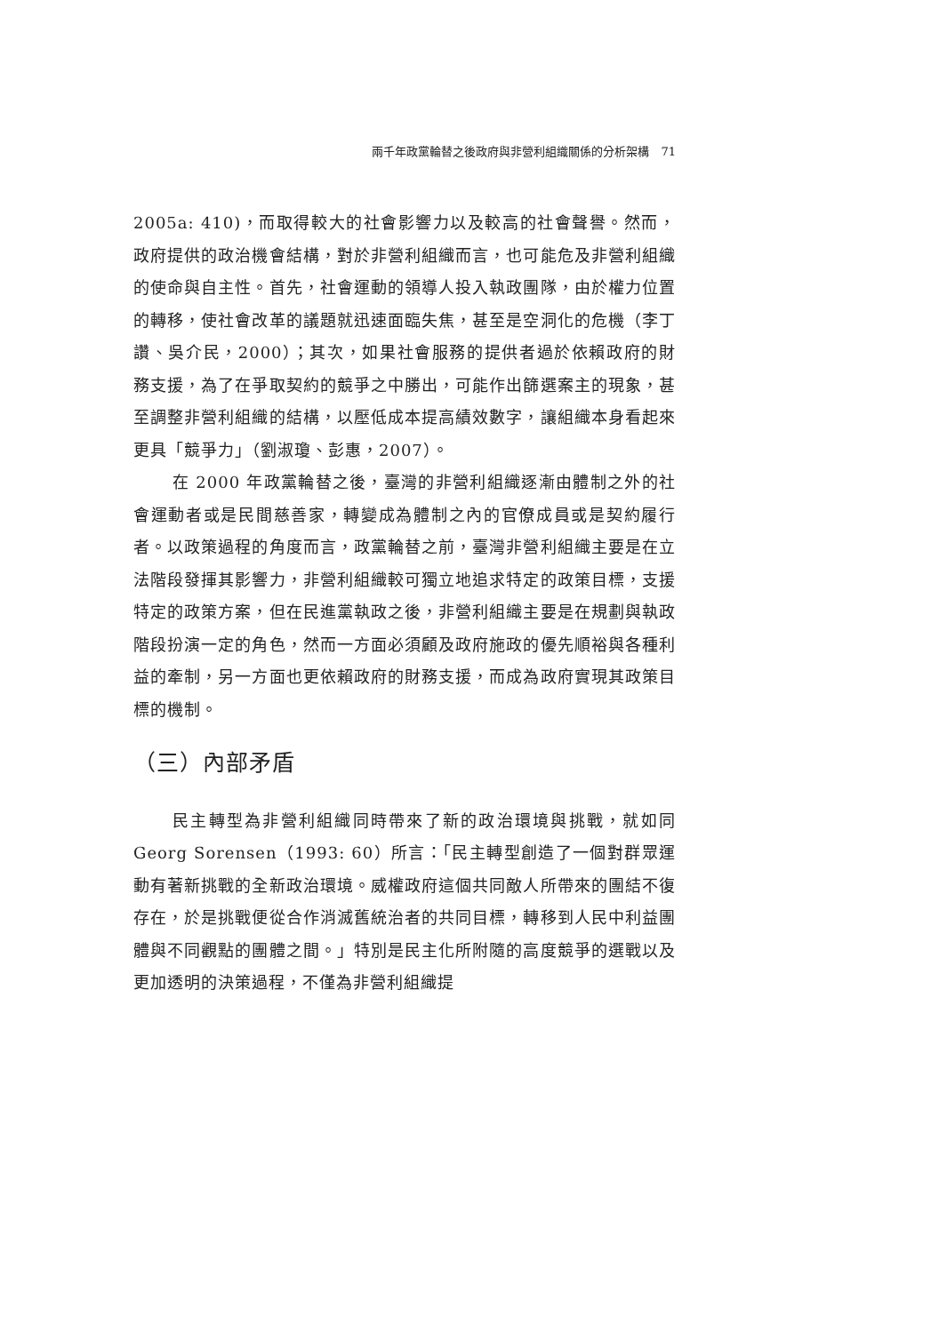兩千年政黨輪替之後政府與非營利組織關係的分析架構　71
2005a: 410)，而取得較大的社會影響力以及較高的社會聲譽。然而，政府提供的政治機會結構，對於非營利組織而言，也可能危及非營利組織的使命與自主性。首先，社會運動的領導人投入執政團隊，由於權力位置的轉移，使社會改革的議題就迅速面臨失焦，甚至是空洞化的危機（李丁讚、吳介民，2000）；其次，如果社會服務的提供者過於依賴政府的財務支援，為了在爭取契約的競爭之中勝出，可能作出篩選案主的現象，甚至調整非營利組織的結構，以壓低成本提高績效數字，讓組織本身看起來更具「競爭力」（劉淑瓊、彭惠，2007）。
在 2000 年政黨輪替之後，臺灣的非營利組織逐漸由體制之外的社會運動者或是民間慈善家，轉變成為體制之內的官僚成員或是契約履行者。以政策過程的角度而言，政黨輪替之前，臺灣非營利組織主要是在立法階段發揮其影響力，非營利組織較可獨立地追求特定的政策目標，支援特定的政策方案，但在民進黨執政之後，非營利組織主要是在規劃與執政階段扮演一定的角色，然而一方面必須顧及政府施政的優先順裕與各種利益的牽制，另一方面也更依賴政府的財務支援，而成為政府實現其政策目標的機制。
（三）內部矛盾
民主轉型為非營利組織同時帶來了新的政治環境與挑戰，就如同 Georg Sorensen（1993: 60）所言：「民主轉型創造了一個對群眾運動有著新挑戰的全新政治環境。威權政府這個共同敵人所帶來的團結不復存在，於是挑戰便從合作消滅舊統治者的共同目標，轉移到人民中利益團體與不同觀點的團體之間。」特別是民主化所附隨的高度競爭的選戰以及更加透明的決策過程，不僅為非營利組織提